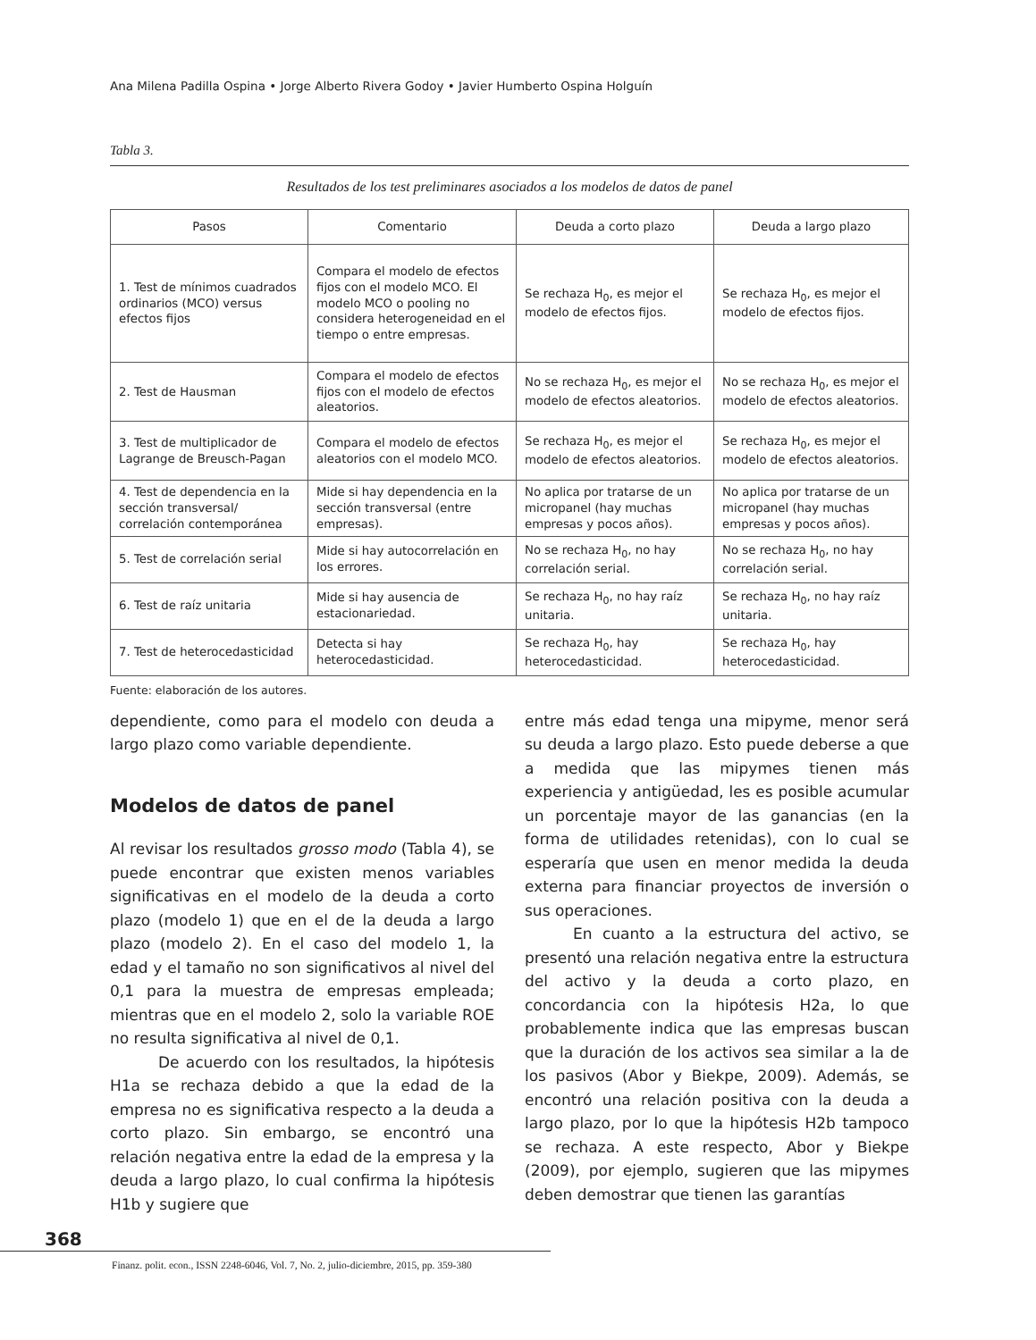Ana Milena Padilla Ospina • Jorge Alberto Rivera Godoy • Javier Humberto Ospina Holguín
Tabla 3.
Resultados de los test preliminares asociados a los modelos de datos de panel
| Pasos | Comentario | Deuda a corto plazo | Deuda a largo plazo |
| --- | --- | --- | --- |
| 1. Test de mínimos cuadrados ordinarios (MCO) versus efectos fijos | Compara el modelo de efectos fijos con el modelo MCO. El modelo MCO o pooling no considera heterogeneidad en el tiempo o entre empresas. | Se rechaza H<sub>0</sub>, es mejor el modelo de efectos fijos. | Se rechaza H<sub>0</sub>, es mejor el modelo de efectos fijos. |
| 2. Test de Hausman | Compara el modelo de efectos fijos con el modelo de efectos aleatorios. | No se rechaza H<sub>0</sub>, es mejor el modelo de efectos aleatorios. | No se rechaza H<sub>0</sub>, es mejor el modelo de efectos aleatorios. |
| 3. Test de multiplicador de Lagrange de Breusch-Pagan | Compara el modelo de efectos aleatorios con el modelo MCO. | Se rechaza H<sub>0</sub>, es mejor el modelo de efectos aleatorios. | Se rechaza H<sub>0</sub>, es mejor el modelo de efectos aleatorios. |
| 4. Test de dependencia en la sección transversal/ correlación contemporánea | Mide si hay dependencia en la sección transversal (entre empresas). | No aplica por tratarse de un micropanel (hay muchas empresas y pocos años). | No aplica por tratarse de un micropanel (hay muchas empresas y pocos años). |
| 5. Test de correlación serial | Mide si hay autocorrelación en los errores. | No se rechaza H<sub>0</sub>, no hay correlación serial. | No se rechaza H<sub>0</sub>, no hay correlación serial. |
| 6. Test de raíz unitaria | Mide si hay ausencia de estacionariedad. | Se rechaza H<sub>0</sub>, no hay raíz unitaria. | Se rechaza H<sub>0</sub>, no hay raíz unitaria. |
| 7. Test de heterocedasticidad | Detecta si hay heterocedasticidad. | Se rechaza H<sub>0</sub>, hay heterocedasticidad. | Se rechaza H<sub>0</sub>, hay heterocedasticidad. |
Fuente: elaboración de los autores.
dependiente, como para el modelo con deuda a largo plazo como variable dependiente.
Modelos de datos de panel
Al revisar los resultados grosso modo (Tabla 4), se puede encontrar que existen menos variables significativas en el modelo de la deuda a corto plazo (modelo 1) que en el de la deuda a largo plazo (modelo 2). En el caso del modelo 1, la edad y el tamaño no son significativos al nivel del 0,1 para la muestra de empresas empleada; mientras que en el modelo 2, solo la variable ROE no resulta significativa al nivel de 0,1.
De acuerdo con los resultados, la hipótesis H1a se rechaza debido a que la edad de la empresa no es significativa respecto a la deuda a corto plazo. Sin embargo, se encontró una relación negativa entre la edad de la empresa y la deuda a largo plazo, lo cual confirma la hipótesis H1b y sugiere que
entre más edad tenga una mipyme, menor será su deuda a largo plazo. Esto puede deberse a que a medida que las mipymes tienen más experiencia y antigüedad, les es posible acumular un porcentaje mayor de las ganancias (en la forma de utilidades retenidas), con lo cual se esperaría que usen en menor medida la deuda externa para financiar proyectos de inversión o sus operaciones.
En cuanto a la estructura del activo, se presentó una relación negativa entre la estructura del activo y la deuda a corto plazo, en concordancia con la hipótesis H2a, lo que probablemente indica que las empresas buscan que la duración de los activos sea similar a la de los pasivos (Abor y Biekpe, 2009). Además, se encontró una relación positiva con la deuda a largo plazo, por lo que la hipótesis H2b tampoco se rechaza. A este respecto, Abor y Biekpe (2009), por ejemplo, sugieren que las mipymes deben demostrar que tienen las garantías
368
Finanz. polit. econ., ISSN 2248-6046, Vol. 7, No. 2, julio-diciembre, 2015, pp. 359-380